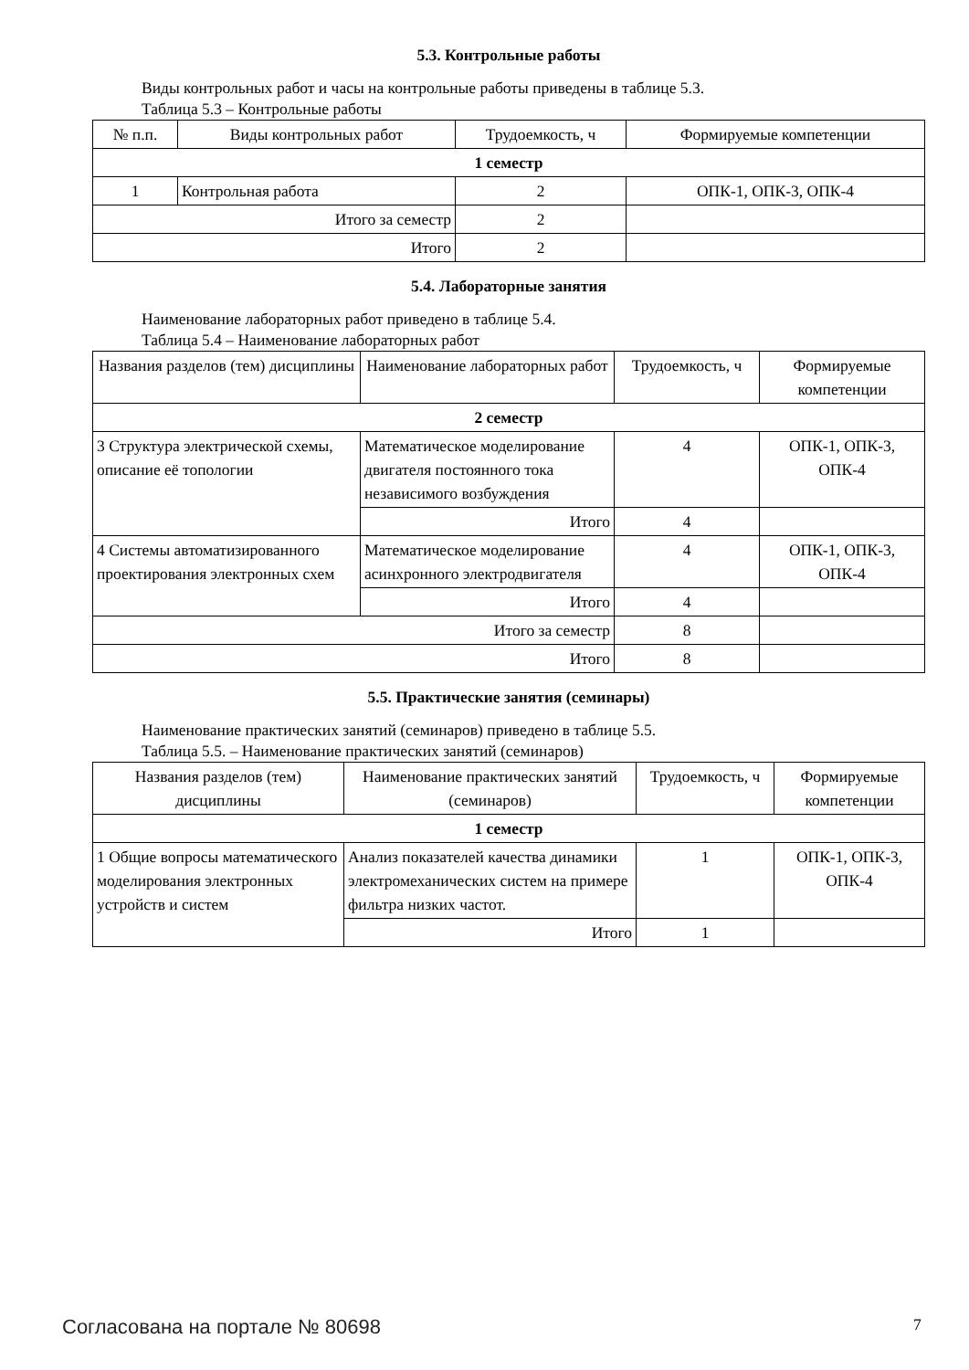5.3. Контрольные работы
Виды контрольных работ и часы на контрольные работы приведены в таблице 5.3.
Таблица 5.3 – Контрольные работы
| № п.п. | Виды контрольных работ | Трудоемкость, ч | Формируемые компетенции |
| --- | --- | --- | --- |
| 1 семестр | | | |
| 1 | Контрольная работа | 2 | ОПК-1, ОПК-3, ОПК-4 |
| Итого за семестр | | 2 | |
| Итого | | 2 | |
5.4. Лабораторные занятия
Наименование лабораторных работ приведено в таблице 5.4.
Таблица 5.4 – Наименование лабораторных работ
| Названия разделов (тем) дисциплины | Наименование лабораторных работ | Трудоемкость, ч | Формируемые компетенции |
| --- | --- | --- | --- |
| 2 семестр | | | |
| 3 Структура электрической схемы, описание её топологии | Математическое моделирование двигателя постоянного тока независимого возбуждения | 4 | ОПК-1, ОПК-3, ОПК-4 |
| | Итого | 4 | |
| 4 Системы автоматизированного проектирования электронных схем | Математическое моделирование асинхронного электродвигателя | 4 | ОПК-1, ОПК-3, ОПК-4 |
| | Итого | 4 | |
| Итого за семестр | | 8 | |
| Итого | | 8 | |
5.5. Практические занятия (семинары)
Наименование практических занятий (семинаров) приведено в таблице 5.5.
Таблица 5.5. – Наименование практических занятий (семинаров)
| Названия разделов (тем) дисциплины | Наименование практических занятий (семинаров) | Трудоемкость, ч | Формируемые компетенции |
| --- | --- | --- | --- |
| 1 семестр | | | |
| 1 Общие вопросы математического моделирования электронных устройств и систем | Анализ показателей качества динамики электромеханических систем на примере фильтра низких частот. | 1 | ОПК-1, ОПК-3, ОПК-4 |
| | Итого | 1 | |
Согласована на портале № 80698 7